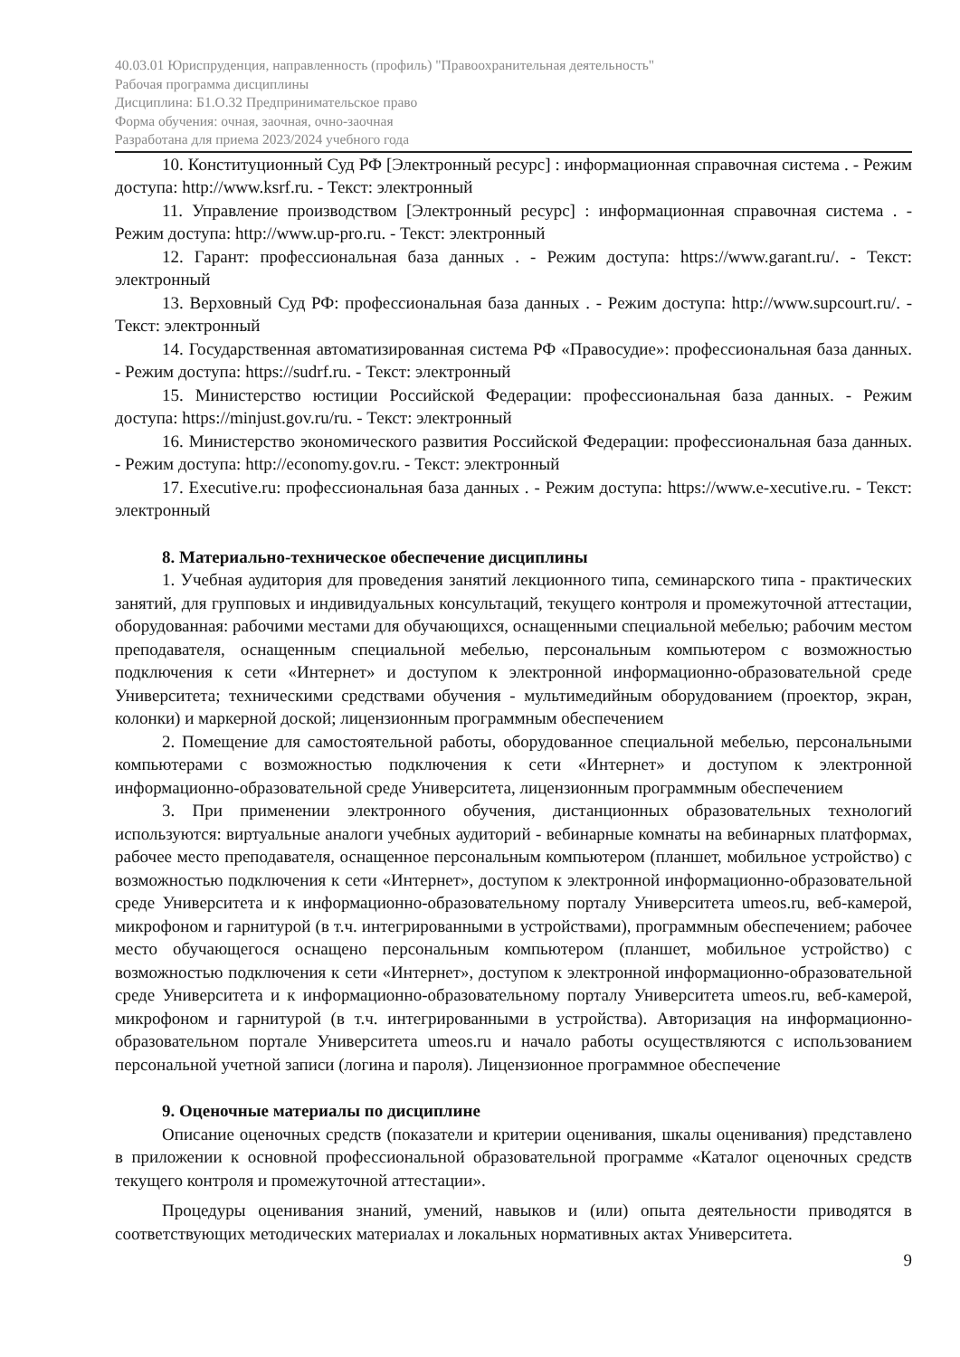40.03.01 Юриспруденция, направленность (профиль) "Правоохранительная деятельность"
Рабочая программа дисциплины
Дисциплина: Б1.О.32 Предпринимательское право
Форма обучения: очная, заочная, очно-заочная
Разработана для приема 2023/2024 учебного года
10. Конституционный Суд РФ [Электронный ресурс] : информационная справочная система . - Режим доступа: http://www.ksrf.ru. - Текст: электронный
11. Управление производством [Электронный ресурс] : информационная справочная система . - Режим доступа: http://www.up-pro.ru. - Текст: электронный
12. Гарант: профессиональная база данных . - Режим доступа: https://www.garant.ru/. - Текст: электронный
13. Верховный Суд РФ: профессиональная база данных . - Режим доступа: http://www.supcourt.ru/. - Текст: электронный
14. Государственная автоматизированная система РФ «Правосудие»: профессиональная база данных. - Режим доступа: https://sudrf.ru. - Текст: электронный
15. Министерство юстиции Российской Федерации: профессиональная база данных. - Режим доступа: https://minjust.gov.ru/ru. - Текст: электронный
16. Министерство экономического развития Российской Федерации: профессиональная база данных. - Режим доступа: http://economy.gov.ru. - Текст: электронный
17. Executive.ru: профессиональная база данных . - Режим доступа: https://www.e-xecutive.ru. - Текст: электронный
8. Материально-техническое обеспечение дисциплины
1. Учебная аудитория для проведения занятий лекционного типа, семинарского типа - практических занятий, для групповых и индивидуальных консультаций, текущего контроля и промежуточной аттестации, оборудованная: рабочими местами для обучающихся, оснащенными специальной мебелью; рабочим местом преподавателя, оснащенным специальной мебелью, персональным компьютером с возможностью подключения к сети «Интернет» и доступом к электронной информационно-образовательной среде Университета; техническими средствами обучения - мультимедийным оборудованием (проектор, экран, колонки) и маркерной доской; лицензионным программным обеспечением
2. Помещение для самостоятельной работы, оборудованное специальной мебелью, персональными компьютерами с возможностью подключения к сети «Интернет» и доступом к электронной информационно-образовательной среде Университета, лицензионным программным обеспечением
3. При применении электронного обучения, дистанционных образовательных технологий используются: виртуальные аналоги учебных аудиторий - вебинарные комнаты на вебинарных платформах, рабочее место преподавателя, оснащенное персональным компьютером (планшет, мобильное устройство) с возможностью подключения к сети «Интернет», доступом к электронной информационно-образовательной среде Университета и к информационно-образовательному порталу Университета umeos.ru, веб-камерой, микрофоном и гарнитурой (в т.ч. интегрированными в устройствами), программным обеспечением; рабочее место обучающегося оснащено персональным компьютером (планшет, мобильное устройство) с возможностью подключения к сети «Интернет», доступом к электронной информационно-образовательной среде Университета и к информационно-образовательному порталу Университета umeos.ru, веб-камерой, микрофоном и гарнитурой (в т.ч. интегрированными в устройства). Авторизация на информационно-образовательном портале Университета umeos.ru и начало работы осуществляются с использованием персональной учетной записи (логина и пароля). Лицензионное программное обеспечение
9. Оценочные материалы по дисциплине
Описание оценочных средств (показатели и критерии оценивания, шкалы оценивания) представлено в приложении к основной профессиональной образовательной программе «Каталог оценочных средств текущего контроля и промежуточной аттестации».
Процедуры оценивания знаний, умений, навыков и (или) опыта деятельности приводятся в соответствующих методических материалах и локальных нормативных актах Университета.
9